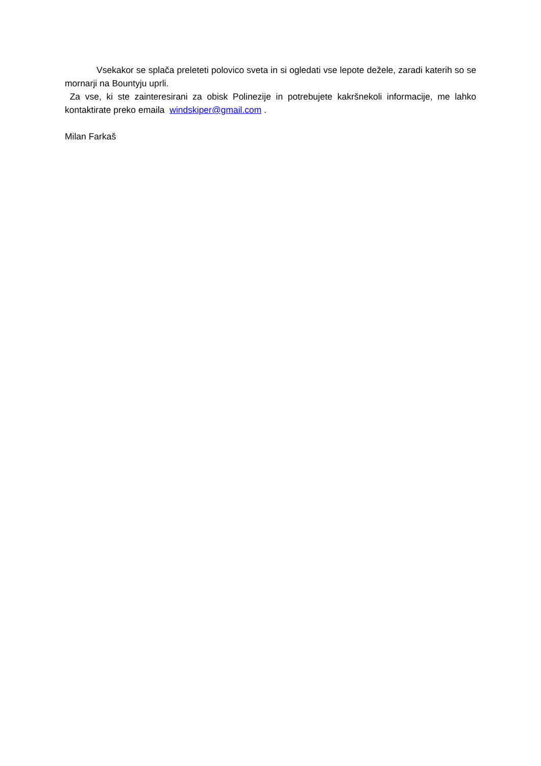Vsekakor se splača preleteti polovico sveta in si ogledati vse lepote dežele, zaradi katerih so se mornarji na Bountyju uprli.
Za vse, ki ste zainteresirani za obisk Polinezije in potrebujete kakršnekoli informacije, me lahko kontaktirate preko emaila windskiper@gmail.com .
Milan Farkaš